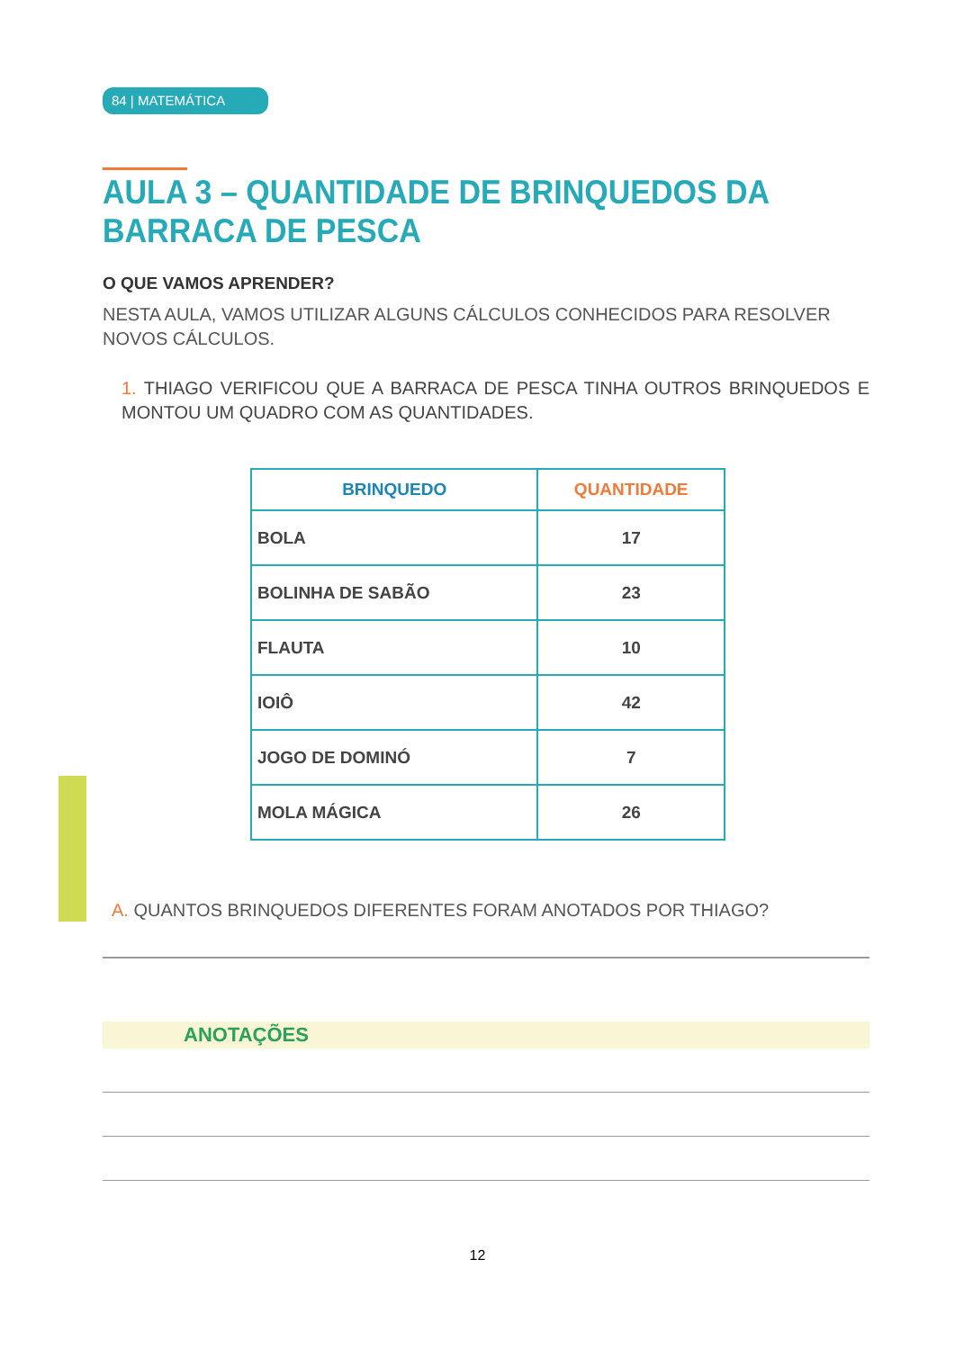84 | MATEMÁTICA
AULA 3 – QUANTIDADE DE BRINQUEDOS DA BARRACA DE PESCA
O QUE VAMOS APRENDER?
NESTA AULA, VAMOS UTILIZAR ALGUNS CÁLCULOS CONHECIDOS PARA RESOLVER NOVOS CÁLCULOS.
1. THIAGO VERIFICOU QUE A BARRACA DE PESCA TINHA OUTROS BRINQUEDOS E MONTOU UM QUADRO COM AS QUANTIDADES.
| BRINQUEDO | QUANTIDADE |
| --- | --- |
| BOLA | 17 |
| BOLINHA DE SABÃO | 23 |
| FLAUTA | 10 |
| IOIÔ | 42 |
| JOGO DE DOMINÓ | 7 |
| MOLA MÁGICA | 26 |
A. QUANTOS BRINQUEDOS DIFERENTES FORAM ANOTADOS POR THIAGO?
ANOTAÇÕES
12